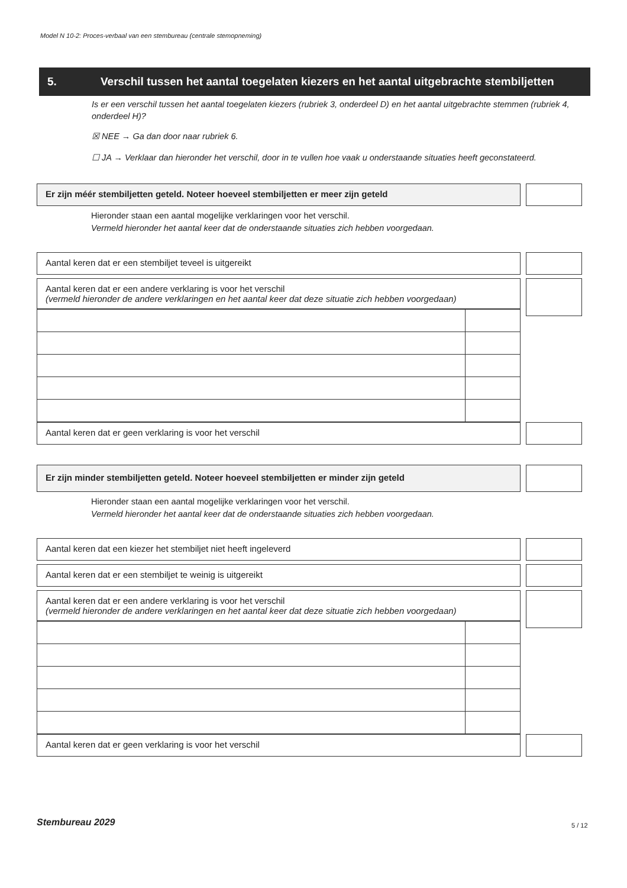Model N 10-2: Proces-verbaal van een stembureau (centrale stemopneming)
5. Verschil tussen het aantal toegelaten kiezers en het aantal uitgebrachte stembiljetten
Is er een verschil tussen het aantal toegelaten kiezers (rubriek 3, onderdeel D) en het aantal uitgebrachte stemmen (rubriek 4, onderdeel H)?
☒ NEE → Ga dan door naar rubriek 6.
☐ JA → Verklaar dan hieronder het verschil, door in te vullen hoe vaak u onderstaande situaties heeft geconstateerd.
Er zijn méér stembiljetten geteld. Noteer hoeveel stembiljetten er meer zijn geteld
Hieronder staan een aantal mogelijke verklaringen voor het verschil.
Vermeld hieronder het aantal keer dat de onderstaande situaties zich hebben voorgedaan.
Aantal keren dat er een stembiljet teveel is uitgereikt
Aantal keren dat er een andere verklaring is voor het verschil
(vermeld hieronder de andere verklaringen en het aantal keer dat deze situatie zich hebben voorgedaan)
Aantal keren dat er geen verklaring is voor het verschil
Er zijn minder stembiljetten geteld. Noteer hoeveel stembiljetten er minder zijn geteld
Hieronder staan een aantal mogelijke verklaringen voor het verschil.
Vermeld hieronder het aantal keer dat de onderstaande situaties zich hebben voorgedaan.
Aantal keren dat een kiezer het stembiljet niet heeft ingeleverd
Aantal keren dat er een stembiljet te weinig is uitgereikt
Aantal keren dat er een andere verklaring is voor het verschil
(vermeld hieronder de andere verklaringen en het aantal keer dat deze situatie zich hebben voorgedaan)
Aantal keren dat er geen verklaring is voor het verschil
Stembureau 2029 5 / 12